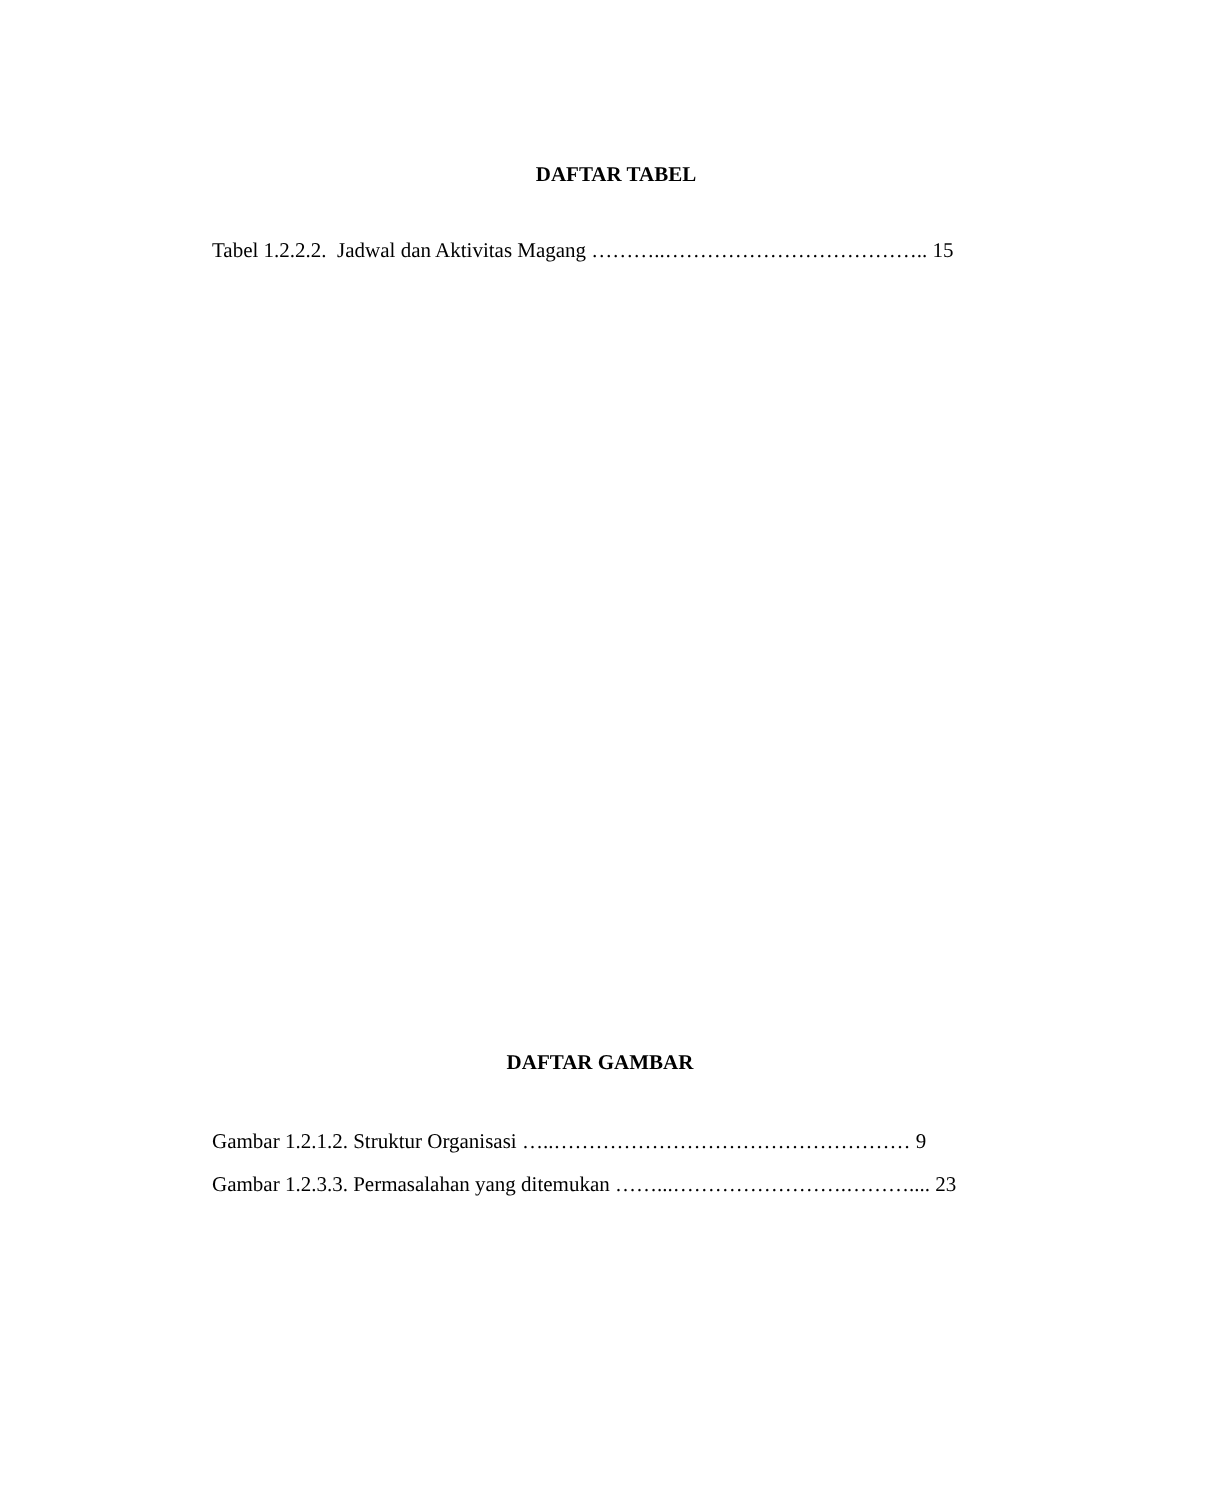DAFTAR TABEL
Tabel 1.2.2.2. Jadwal dan Aktivitas Magang ………..……………………………….. 15
DAFTAR GAMBAR
Gambar 1.2.1.2. Struktur Organisasi …..…………………………………………… 9
Gambar 1.2.3.3. Permasalahan yang ditemukan ……...…………………….……….... 23